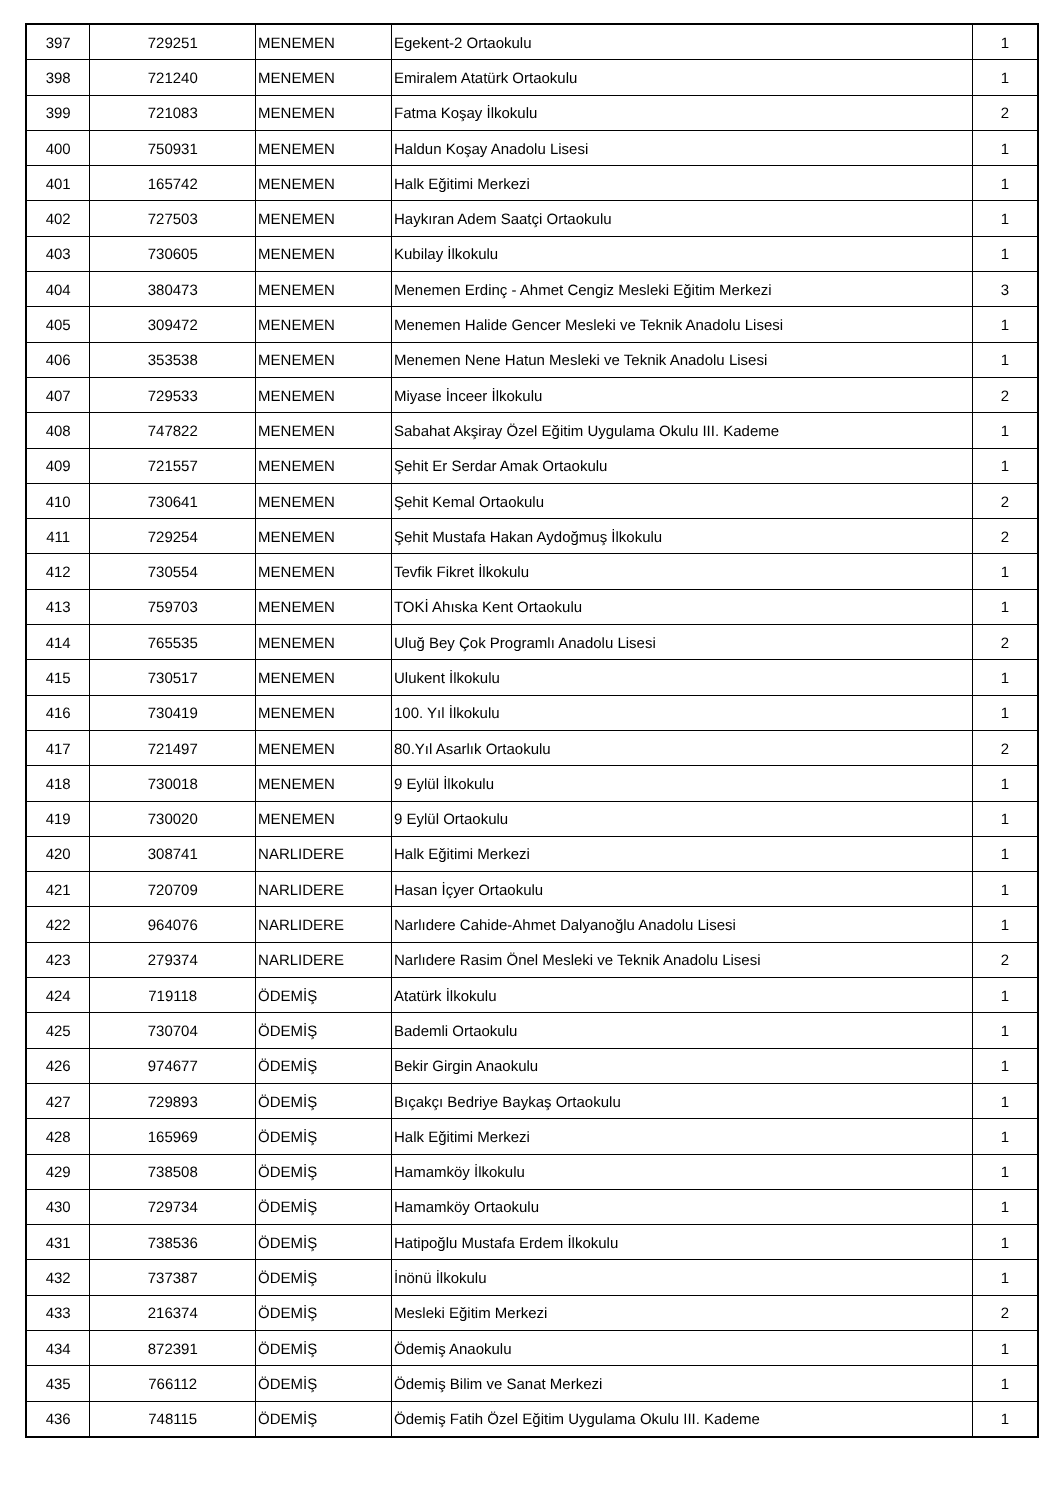| 397 | 729251 | MENEMEN | Egekent-2 Ortaokulu | 1 |
| 398 | 721240 | MENEMEN | Emiralem Atatürk Ortaokulu | 1 |
| 399 | 721083 | MENEMEN | Fatma Koşay İlkokulu | 2 |
| 400 | 750931 | MENEMEN | Haldun Koşay Anadolu Lisesi | 1 |
| 401 | 165742 | MENEMEN | Halk Eğitimi Merkezi | 1 |
| 402 | 727503 | MENEMEN | Haykıran Adem Saatçi Ortaokulu | 1 |
| 403 | 730605 | MENEMEN | Kubilay İlkokulu | 1 |
| 404 | 380473 | MENEMEN | Menemen Erdinç - Ahmet Cengiz Mesleki Eğitim Merkezi | 3 |
| 405 | 309472 | MENEMEN | Menemen Halide Gencer Mesleki ve Teknik Anadolu Lisesi | 1 |
| 406 | 353538 | MENEMEN | Menemen Nene Hatun Mesleki ve Teknik Anadolu Lisesi | 1 |
| 407 | 729533 | MENEMEN | Miyase İnceer İlkokulu | 2 |
| 408 | 747822 | MENEMEN | Sabahat Akşiray Özel Eğitim Uygulama Okulu III. Kademe | 1 |
| 409 | 721557 | MENEMEN | Şehit Er Serdar Amak Ortaokulu | 1 |
| 410 | 730641 | MENEMEN | Şehit Kemal Ortaokulu | 2 |
| 411 | 729254 | MENEMEN | Şehit Mustafa Hakan Aydoğmuş İlkokulu | 2 |
| 412 | 730554 | MENEMEN | Tevfik Fikret İlkokulu | 1 |
| 413 | 759703 | MENEMEN | TOKİ Ahıska Kent Ortaokulu | 1 |
| 414 | 765535 | MENEMEN | Uluğ Bey Çok Programlı Anadolu Lisesi | 2 |
| 415 | 730517 | MENEMEN | Ulukent İlkokulu | 1 |
| 416 | 730419 | MENEMEN | 100. Yıl İlkokulu | 1 |
| 417 | 721497 | MENEMEN | 80.Yıl Asarlık Ortaokulu | 2 |
| 418 | 730018 | MENEMEN | 9 Eylül İlkokulu | 1 |
| 419 | 730020 | MENEMEN | 9 Eylül Ortaokulu | 1 |
| 420 | 308741 | NARLIDERE | Halk Eğitimi Merkezi | 1 |
| 421 | 720709 | NARLIDERE | Hasan İçyer Ortaokulu | 1 |
| 422 | 964076 | NARLIDERE | Narlıdere Cahide-Ahmet Dalyanoğlu Anadolu Lisesi | 1 |
| 423 | 279374 | NARLIDERE | Narlıdere Rasim Önel Mesleki ve Teknik Anadolu Lisesi | 2 |
| 424 | 719118 | ÖDEMİŞ | Atatürk İlkokulu | 1 |
| 425 | 730704 | ÖDEMİŞ | Bademli Ortaokulu | 1 |
| 426 | 974677 | ÖDEMİŞ | Bekir Girgin Anaokulu | 1 |
| 427 | 729893 | ÖDEMİŞ | Bıçakçı Bedriye Baykaş Ortaokulu | 1 |
| 428 | 165969 | ÖDEMİŞ | Halk Eğitimi Merkezi | 1 |
| 429 | 738508 | ÖDEMİŞ | Hamamköy İlkokulu | 1 |
| 430 | 729734 | ÖDEMİŞ | Hamamköy Ortaokulu | 1 |
| 431 | 738536 | ÖDEMİŞ | Hatipoğlu Mustafa Erdem İlkokulu | 1 |
| 432 | 737387 | ÖDEMİŞ | İnönü İlkokulu | 1 |
| 433 | 216374 | ÖDEMİŞ | Mesleki Eğitim Merkezi | 2 |
| 434 | 872391 | ÖDEMİŞ | Ödemiş Anaokulu | 1 |
| 435 | 766112 | ÖDEMİŞ | Ödemiş Bilim ve Sanat Merkezi | 1 |
| 436 | 748115 | ÖDEMİŞ | Ödemiş Fatih Özel Eğitim Uygulama Okulu III. Kademe | 1 |